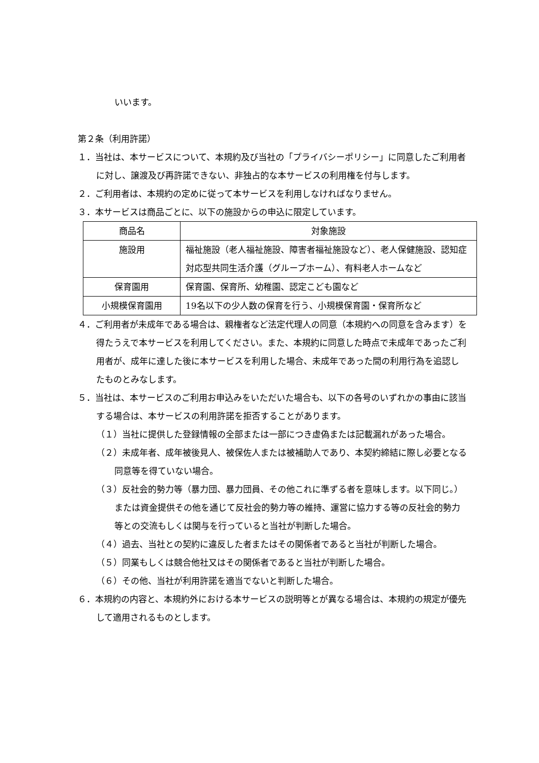いいます。
第２条（利用許諾）
１．当社は、本サービスについて、本規約及び当社の「プライバシーポリシー」に同意したご利用者に対し、譲渡及び再許諾できない、非独占的な本サービスの利用権を付与します。
２．ご利用者は、本規約の定めに従って本サービスを利用しなければなりません。
３．本サービスは商品ごとに、以下の施設からの申込に限定しています。
| 商品名 | 対象施設 |
| 施設用 | 福祉施設（老人福祉施設、障害者福祉施設など）、老人保健施設、認知症対応型共同生活介護（グループホーム）、有料老人ホームなど |
| 保育園用 | 保育園、保育所、幼稚園、認定こども園など |
| 小規模保育園用 | 19名以下の少人数の保育を行う、小規模保育園・保育所など |
４．ご利用者が未成年である場合は、親権者など法定代理人の同意（本規約への同意を含みます）を得たうえで本サービスを利用してください。また、本規約に同意した時点で未成年であったご利用者が、成年に達した後に本サービスを利用した場合、未成年であった間の利用行為を追認したものとみなします。
５．当社は、本サービスのご利用お申込みをいただいた場合も、以下の各号のいずれかの事由に該当する場合は、本サービスの利用許諾を拒否することがあります。
（１）当社に提供した登録情報の全部または一部につき虚偽または記載漏れがあった場合。
（２）未成年者、成年被後見人、被保佐人または被補助人であり、本契約締結に際し必要となる同意等を得ていない場合。
（３）反社会的勢力等（暴力団、暴力団員、その他これに準ずる者を意味します。以下同じ。）または資金提供その他を通じて反社会的勢力等の維持、運営に協力する等の反社会的勢力等との交流もしくは関与を行っていると当社が判断した場合。
（４）過去、当社との契約に違反した者またはその関係者であると当社が判断した場合。
（５）同業もしくは競合他社又はその関係者であると当社が判断した場合。
（６）その他、当社が利用許諾を適当でないと判断した場合。
６．本規約の内容と、本規約外における本サービスの説明等とが異なる場合は、本規約の規定が優先して適用されるものとします。